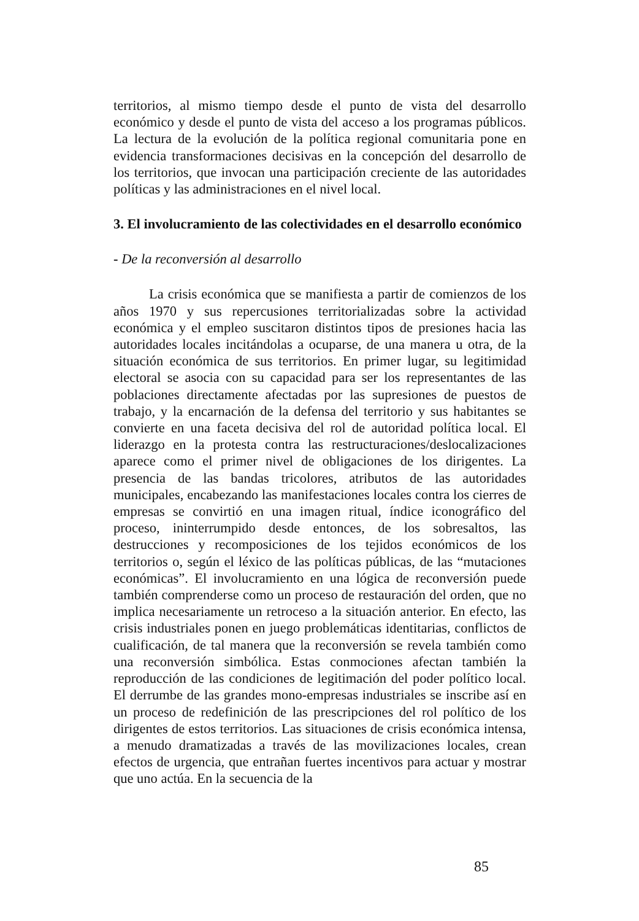territorios, al mismo tiempo desde el punto de vista del desarrollo económico y desde el punto de vista del acceso a los programas públicos. La lectura de la evolución de la política regional comunitaria pone en evidencia transformaciones decisivas en la concepción del desarrollo de los territorios, que invocan una participación creciente de las autoridades políticas y las administraciones en el nivel local.
3. El involucramiento de las colectividades en el desarrollo económico
- De la reconversión al desarrollo
La crisis económica que se manifiesta a partir de comienzos de los años 1970 y sus repercusiones territorializadas sobre la actividad económica y el empleo suscitaron distintos tipos de presiones hacia las autoridades locales incitándolas a ocuparse, de una manera u otra, de la situación económica de sus territorios. En primer lugar, su legitimidad electoral se asocia con su capacidad para ser los representantes de las poblaciones directamente afectadas por las supresiones de puestos de trabajo, y la encarnación de la defensa del territorio y sus habitantes se convierte en una faceta decisiva del rol de autoridad política local. El liderazgo en la protesta contra las restructuraciones/deslocalizaciones aparece como el primer nivel de obligaciones de los dirigentes. La presencia de las bandas tricolores, atributos de las autoridades municipales, encabezando las manifestaciones locales contra los cierres de empresas se convirtió en una imagen ritual, índice iconográfico del proceso, ininterrumpido desde entonces, de los sobresaltos, las destrucciones y recomposiciones de los tejidos económicos de los territorios o, según el léxico de las políticas públicas, de las “mutaciones económicas”. El involucramiento en una lógica de reconversión puede también comprenderse como un proceso de restauración del orden, que no implica necesariamente un retroceso a la situación anterior. En efecto, las crisis industriales ponen en juego problemáticas identitarias, conflictos de cualificación, de tal manera que la reconversión se revela también como una reconversión simbólica. Estas conmociones afectan también la reproducción de las condiciones de legitimación del poder político local. El derrumbe de las grandes mono-empresas industriales se inscribe así en un proceso de redefinición de las prescripciones del rol político de los dirigentes de estos territorios. Las situaciones de crisis económica intensa, a menudo dramatizadas a través de las movilizaciones locales, crean efectos de urgencia, que entrañan fuertes incentivos para actuar y mostrar que uno actúa. En la secuencia de la
85